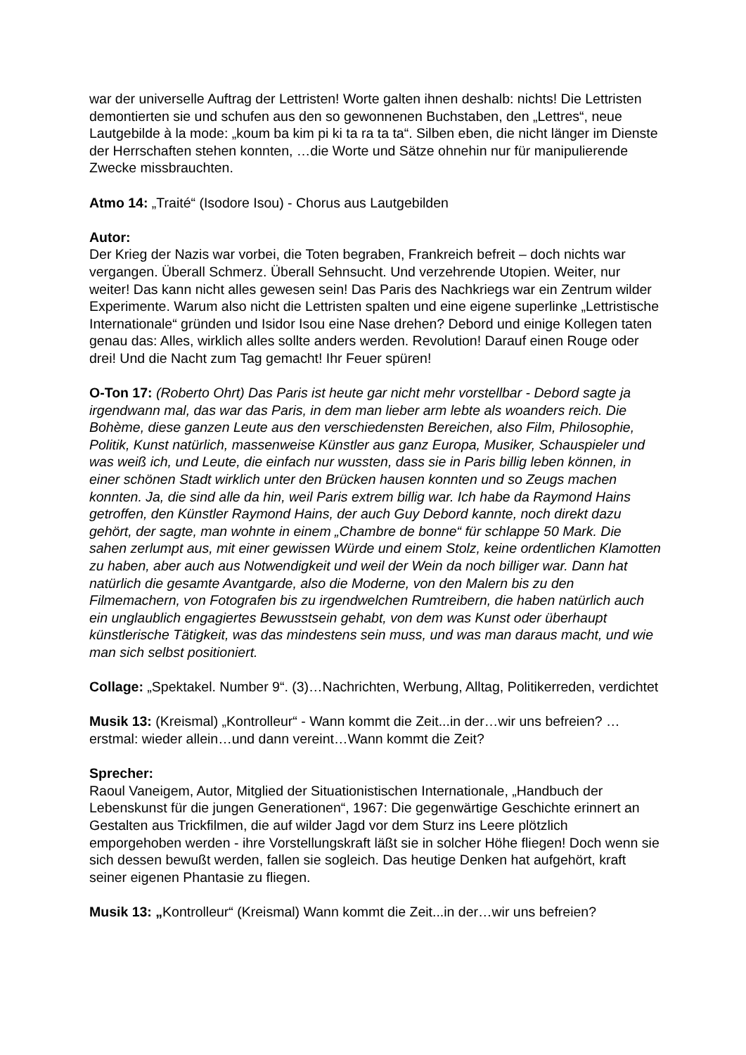war der universelle Auftrag der Lettristen! Worte galten ihnen deshalb: nichts! Die Lettristen demontierten sie und schufen aus den so gewonnenen Buchstaben, den „Lettres“, neue Lautgebilde à la mode: „koum ba kim pi ki ta ra ta ta“. Silben eben, die nicht länger im Dienste der Herrschaften stehen konnten, …die Worte und Sätze ohnehin nur für manipulierende Zwecke missbrauchten.
Atmo 14: „Traité“ (Isodore Isou) - Chorus aus Lautgebilden
Autor:
Der Krieg der Nazis war vorbei, die Toten begraben, Frankreich befreit – doch nichts war vergangen. Überall Schmerz. Überall Sehnsucht. Und verzehrende Utopien. Weiter, nur weiter! Das kann nicht alles gewesen sein! Das Paris des Nachkriegs war ein Zentrum wilder Experimente. Warum also nicht die Lettristen spalten und eine eigene superlinke „Lettristische Internationale“ gründen und Isidor Isou eine Nase drehen? Debord und einige Kollegen taten genau das: Alles, wirklich alles sollte anders werden. Revolution! Darauf einen Rouge oder drei! Und die Nacht zum Tag gemacht! Ihr Feuer spüren!
O-Ton 17: (Roberto Ohrt) Das Paris ist heute gar nicht mehr vorstellbar - Debord sagte ja irgendwann mal, das war das Paris, in dem man lieber arm lebte als woanders reich. Die Bohème, diese ganzen Leute aus den verschiedensten Bereichen, also Film, Philosophie, Politik, Kunst natürlich, massenweise Künstler aus ganz Europa, Musiker, Schauspieler und was weiß ich, und Leute, die einfach nur wussten, dass sie in Paris billig leben können, in einer schönen Stadt wirklich unter den Brücken hausen konnten und so Zeugs machen konnten. Ja, die sind alle da hin, weil Paris extrem billig war. Ich habe da Raymond Hains getroffen, den Künstler Raymond Hains, der auch Guy Debord kannte, noch direkt dazu gehört, der sagte, man wohnte in einem „Chambre de bonne“ für schlappe 50 Mark. Die sahen zerlumpt aus, mit einer gewissen Würde und einem Stolz, keine ordentlichen Klamotten zu haben, aber auch aus Notwendigkeit und weil der Wein da noch billiger war. Dann hat natürlich die gesamte Avantgarde, also die Moderne, von den Malern bis zu den Filmemachern, von Fotografen bis zu irgendwelchen Rumtreibern, die haben natürlich auch ein unglaublich engagiertes Bewusstsein gehabt, von dem was Kunst oder überhaupt künstlerische Tätigkeit, was das mindestens sein muss, und was man daraus macht, und wie man sich selbst positioniert.
Collage: „Spektakel. Number 9“. (3)…Nachrichten, Werbung, Alltag, Politikerreden, verdichtet
Musik 13: (Kreismal) „Kontrolleur“ - Wann kommt die Zeit...in der…wir uns befreien? …erstmal: wieder allein…und dann vereint…Wann kommt die Zeit?
Sprecher:
Raoul Vaneigem, Autor, Mitglied der Situationistischen Internationale, „Handbuch der Lebenskunst für die jungen Generationen“, 1967: Die gegenwärtige Geschichte erinnert an Gestalten aus Trickfilmen, die auf wilder Jagd vor dem Sturz ins Leere plötzlich emporgehoben werden - ihre Vorstellungskraft läßt sie in solcher Höhe fliegen! Doch wenn sie sich dessen bewußt werden, fallen sie sogleich. Das heutige Denken hat aufgehört, kraft seiner eigenen Phantasie zu fliegen.
Musik 13: „Kontrolleur“ (Kreismal) Wann kommt die Zeit...in der…wir uns befreien?